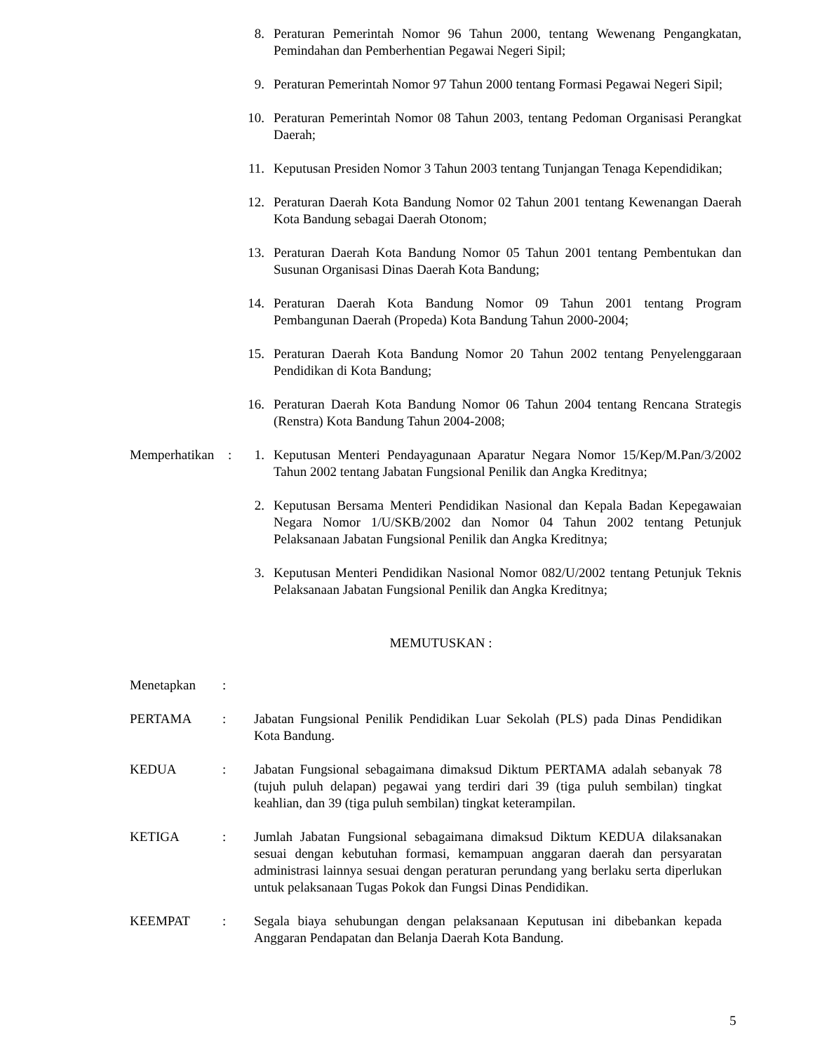8. Peraturan Pemerintah Nomor 96 Tahun 2000, tentang Wewenang Pengangkatan, Pemindahan dan Pemberhentian Pegawai Negeri Sipil;
9. Peraturan Pemerintah Nomor 97 Tahun 2000 tentang Formasi Pegawai Negeri Sipil;
10. Peraturan Pemerintah Nomor 08 Tahun 2003, tentang Pedoman Organisasi Perangkat Daerah;
11. Keputusan Presiden Nomor 3 Tahun 2003 tentang Tunjangan Tenaga Kependidikan;
12. Peraturan Daerah Kota Bandung Nomor 02 Tahun 2001 tentang Kewenangan Daerah Kota Bandung sebagai Daerah Otonom;
13. Peraturan Daerah Kota Bandung Nomor 05 Tahun 2001 tentang Pembentukan dan Susunan Organisasi Dinas Daerah Kota Bandung;
14. Peraturan Daerah Kota Bandung Nomor 09 Tahun 2001 tentang Program Pembangunan Daerah (Propeda) Kota Bandung Tahun 2000-2004;
15. Peraturan Daerah Kota Bandung Nomor 20 Tahun 2002 tentang Penyelenggaraan Pendidikan di Kota Bandung;
16. Peraturan Daerah Kota Bandung Nomor 06 Tahun 2004 tentang Rencana Strategis (Renstra) Kota Bandung Tahun 2004-2008;
Memperhatikan
: 1. Keputusan Menteri Pendayagunaan Aparatur Negara Nomor 15/Kep/M.Pan/3/2002 Tahun 2002 tentang Jabatan Fungsional Penilik dan Angka Kreditnya;
2. Keputusan Bersama Menteri Pendidikan Nasional dan Kepala Badan Kepegawaian Negara Nomor 1/U/SKB/2002 dan Nomor 04 Tahun 2002 tentang Petunjuk Pelaksanaan Jabatan Fungsional Penilik dan Angka Kreditnya;
3. Keputusan Menteri Pendidikan Nasional Nomor 082/U/2002 tentang Petunjuk Teknis Pelaksanaan Jabatan Fungsional Penilik dan Angka Kreditnya;
MEMUTUSKAN :
Menetapkan :
PERTAMA : Jabatan Fungsional Penilik Pendidikan Luar Sekolah (PLS) pada Dinas Pendidikan Kota Bandung.
KEDUA : Jabatan Fungsional sebagaimana dimaksud Diktum PERTAMA adalah sebanyak 78 (tujuh puluh delapan) pegawai yang terdiri dari 39 (tiga puluh sembilan) tingkat keahlian, dan 39 (tiga puluh sembilan) tingkat keterampilan.
KETIGA : Jumlah Jabatan Fungsional sebagaimana dimaksud Diktum KEDUA dilaksanakan sesuai dengan kebutuhan formasi, kemampuan anggaran daerah dan persyaratan administrasi lainnya sesuai dengan peraturan perundang yang berlaku serta diperlukan untuk pelaksanaan Tugas Pokok dan Fungsi Dinas Pendidikan.
KEEMPAT : Segala biaya sehubungan dengan pelaksanaan Keputusan ini dibebankan kepada Anggaran Pendapatan dan Belanja Daerah Kota Bandung.
5